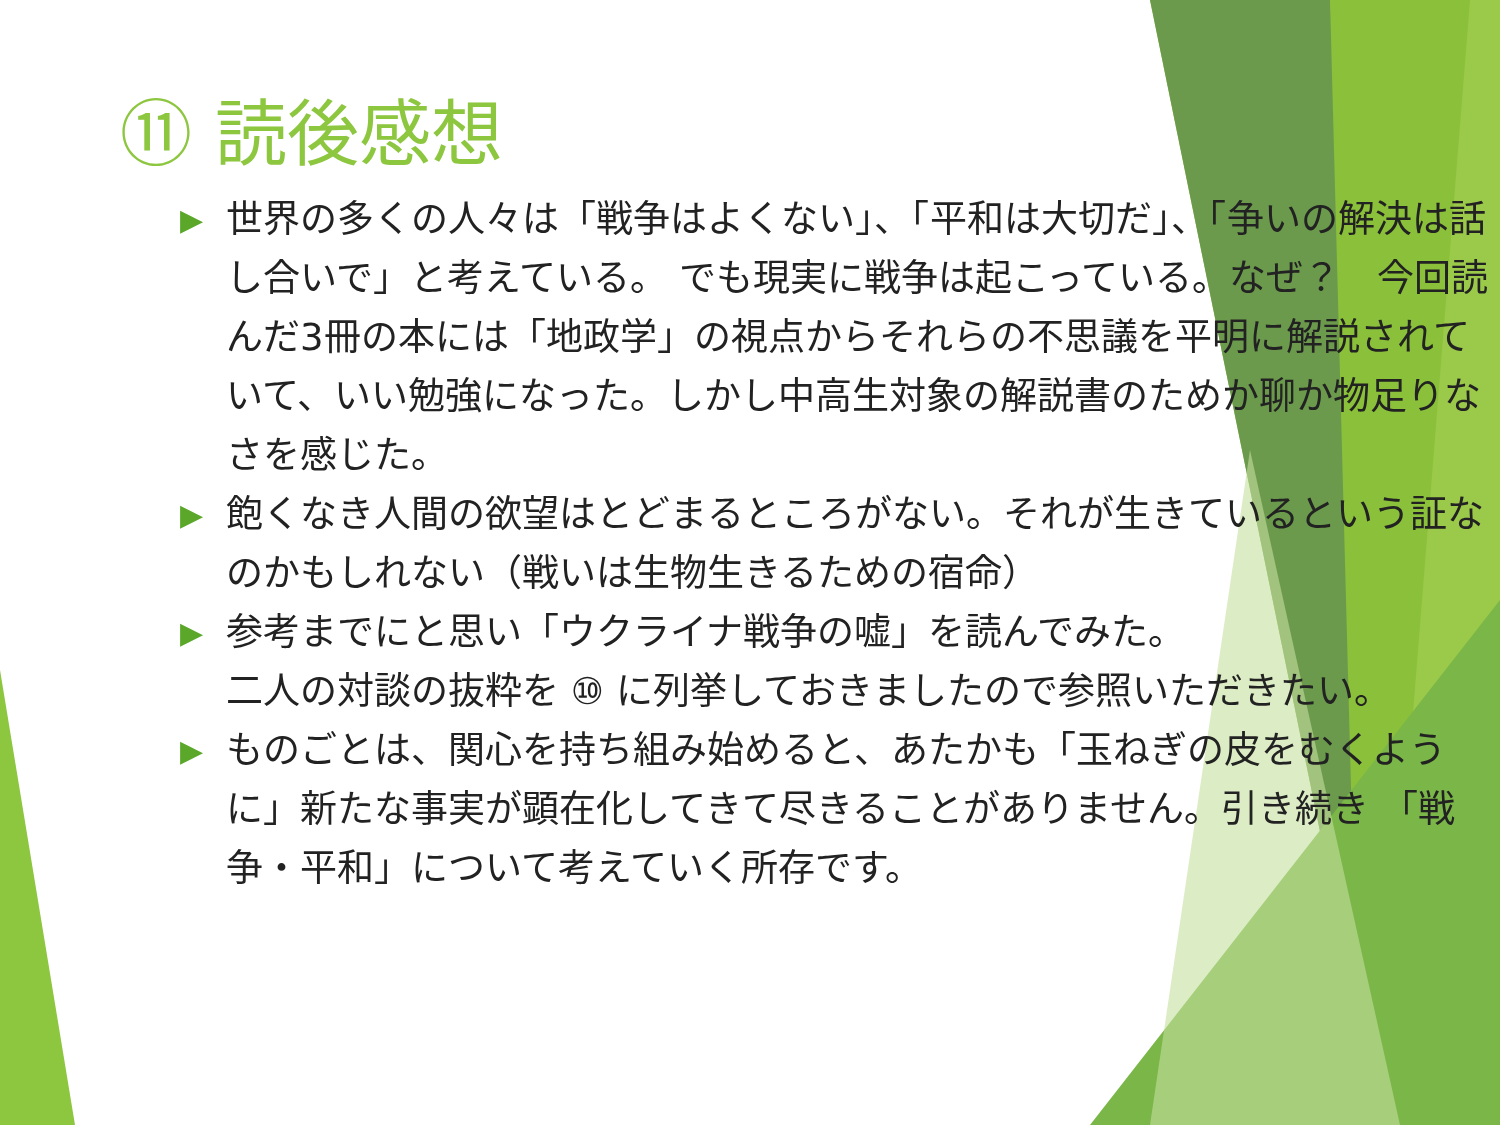⑪ 読後感想
▶ 世界の多くの人々は「戦争はよくない」、「平和は大切だ」、「争いの解決は話し合いで」と考えている。 でも現実に戦争は起こっている。なぜ？　今回読んだ3冊の本には「地政学」の視点からそれらの不思議を平明に解説されていて、いい勉強になった。しかし中高生対象の解説書のためか聊か物足りなさを感じた。
▶ 飽くなき人間の欲望はとどまるところがない。それが生きているという証なのかもしれない（戦いは生物生きるための宿命）
▶ 参考までにと思い「ウクライナ戦争の嘘」を読んでみた。
二人の対談の抜粋を ⑩ に列挙しておきましたので参照いただきたい。
▶ ものごとは、関心を持ち組み始めると、あたかも「玉ねぎの皮をむくように」新たな事実が顕在化してきて尽きることがありません。引き続き 「戦争・平和」について考えていく所存です。